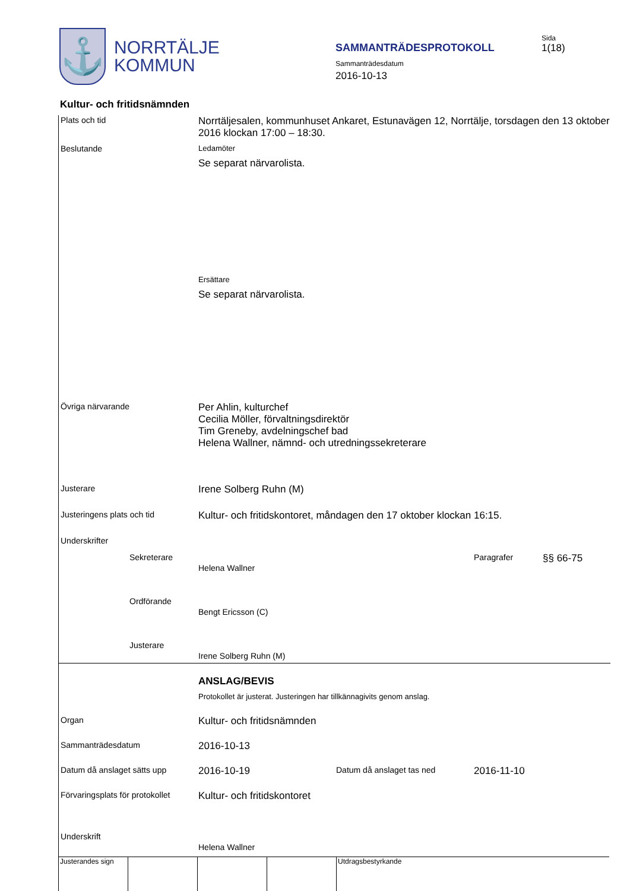⚓
NORRTÄLJE
KOMMUN
Sida
1(18)
SAMMANTRÄDESPROTOKOLL
Sammanträdesdatum
2016-10-13
Kultur- och fritidsnämnden
Plats och tid
Norrtäljesalen, kommunhuset Ankaret, Estunavägen 12, Norrtälje, torsdagen den 13 oktober 2016 klockan 17:00 – 18:30.
Beslutande Ledamöter
Se separat närvarolista.
Ersättare
Se separat närvarolista.
Övriga närvarande
Per Ahlin, kulturchef
Cecilia Möller, förvaltningsdirektör
Tim Greneby, avdelningschef bad
Helena Wallner, nämnd- och utredningssekreterare
Justerare
Irene Solberg Ruhn (M)
Justeringens plats och tid
Kultur- och fritidskontoret, måndagen den 17 oktober klockan 16:15.
Underskrifter
Sekreterare
Helena Wallner
Paragrafer
§§ 66-75
Ordförande
Bengt Ericsson (C)
Justerare
Irene Solberg Ruhn (M)
ANSLAG/BEVIS
Protokollet är justerat. Justeringen har tillkännagivits genom anslag.
Organ
Kultur- och fritidsnämnden
Sammanträdesdatum
2016-10-13
Datum då anslaget sätts upp
2016-10-19
Datum då anslaget tas ned
2016-11-10
Förvaringsplats för protokollet
Kultur- och fritidskontoret
Underskrift
Helena Wallner
Justerandes sign
Utdragsbestyrkande